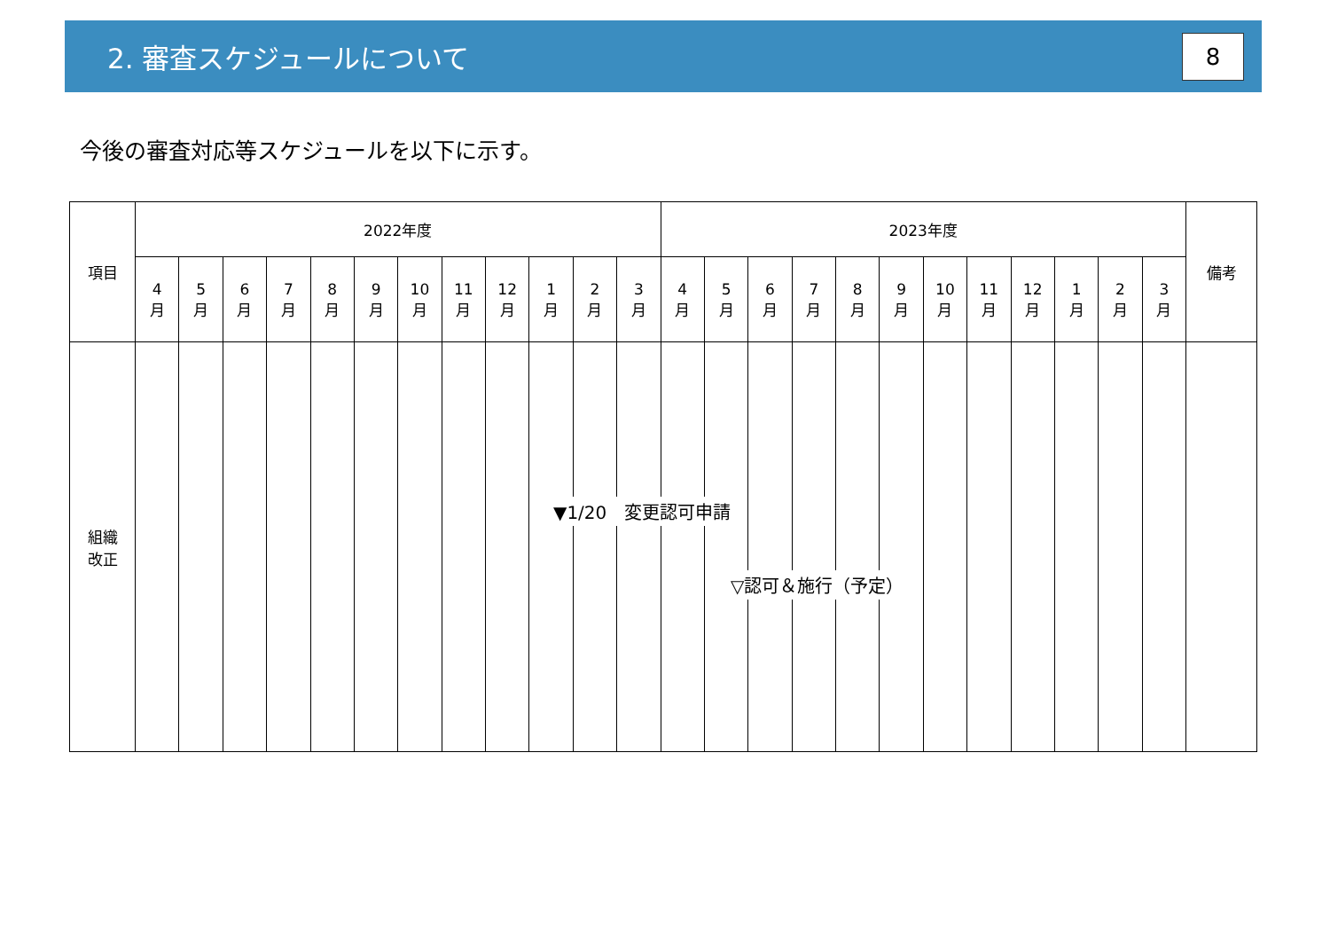2. 審査スケジュールについて
8
今後の審査対応等スケジュールを以下に示す。
| 項目 | 2022年度 | | | | | | | | | | | | 2023年度 | | | | | | | | | | | | 備考 |
| --- | --- | --- | --- | --- | --- | --- | --- | --- | --- | --- | --- | --- | --- | --- | --- | --- | --- | --- | --- | --- | --- | --- | --- | --- | --- |
| | 4 月 | 5 月 | 6 月 | 7 月 | 8 月 | 9 月 | 10 月 | 11 月 | 12 月 | 1 月 | 2 月 | 3 月 | 4 月 | 5 月 | 6 月 | 7 月 | 8 月 | 9 月 | 10 月 | 11 月 | 12 月 | 1 月 | 2 月 | 3 月 | |
| 組織 改正 | | | | | | | | | | | | | | | | | | | | | | | | | |
▼1/20　変更認可申請
▽認可＆施行（予定）